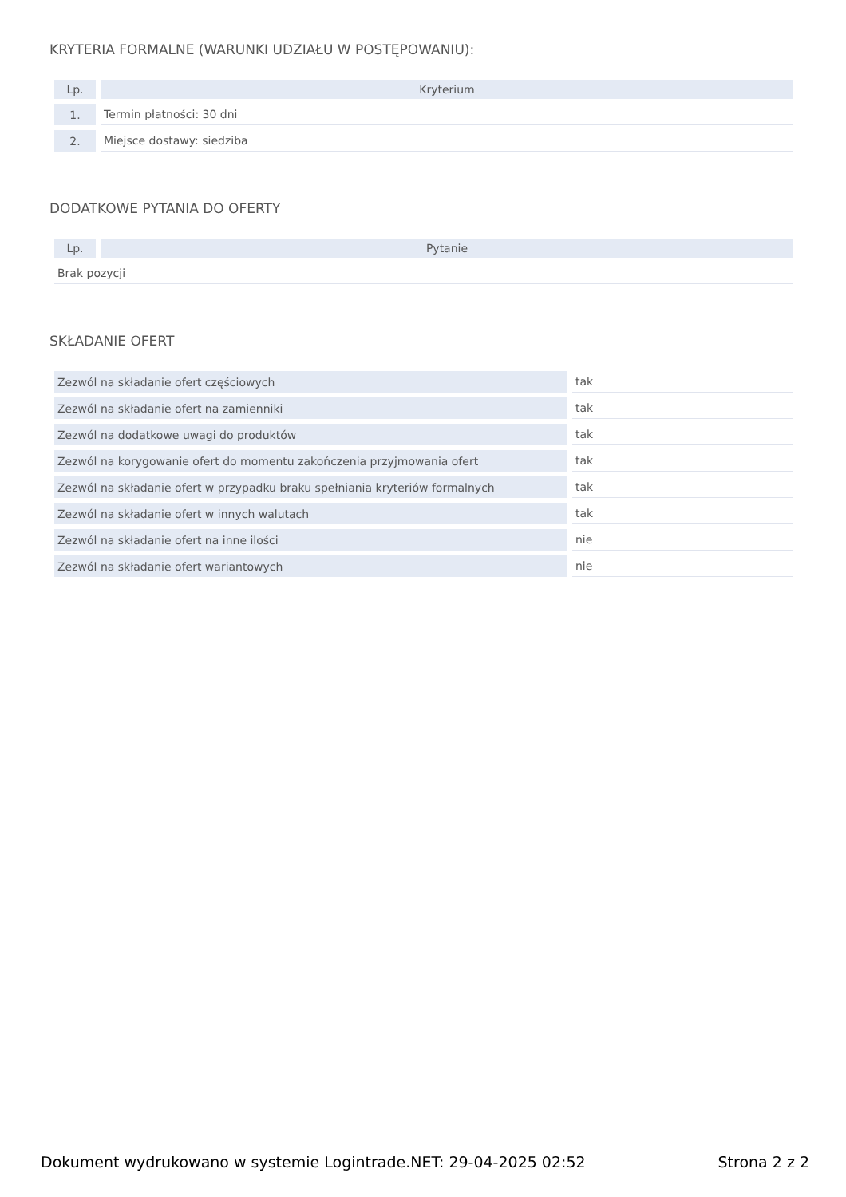KRYTERIA FORMALNE (WARUNKI UDZIAŁU W POSTĘPOWANIU):
| Lp. | Kryterium |
| --- | --- |
| 1. | Termin płatności: 30 dni |
| 2. | Miejsce dostawy: siedziba |
DODATKOWE PYTANIA DO OFERTY
| Lp. | Pytanie |
| --- | --- |
| Brak pozycji | |
SKŁADANIE OFERT
| Zezwól na składanie ofert częściowych | tak |
| Zezwól na składanie ofert na zamienniki | tak |
| Zezwól na dodatkowe uwagi do produktów | tak |
| Zezwól na korygowanie ofert do momentu zakończenia przyjmowania ofert | tak |
| Zezwól na składanie ofert w przypadku braku spełniania kryteriów formalnych | tak |
| Zezwól na składanie ofert w innych walutach | tak |
| Zezwól na składanie ofert na inne ilości | nie |
| Zezwól na składanie ofert wariantowych | nie |
Dokument wydrukowano w systemie Logintrade.NET: 29-04-2025 02:52 Strona 2 z 2